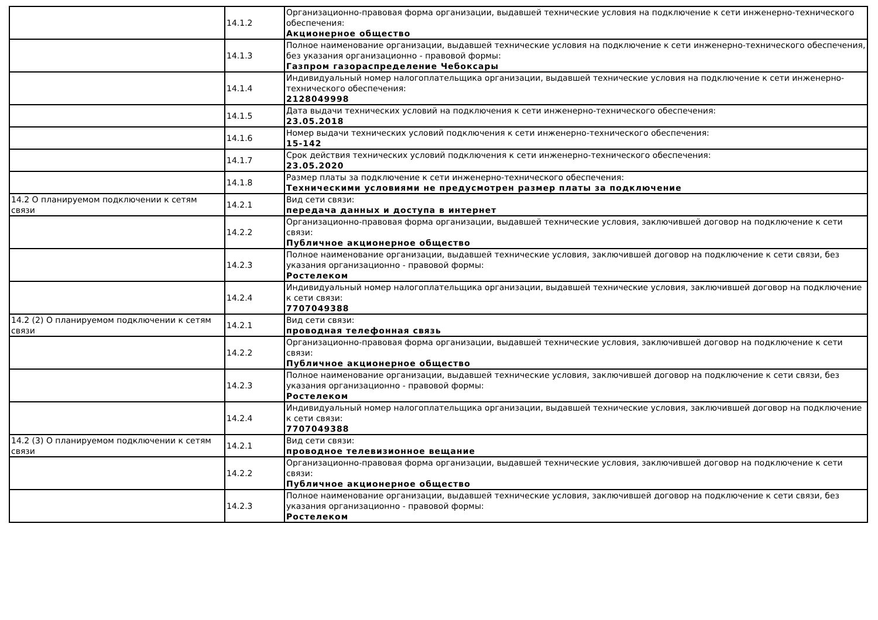| | 14.1.2 | Организационно-правовая форма организации, выдавшей технические условия на подключение к сети инженерно-технического обеспечения: Акционерное общество |
| | 14.1.3 | Полное наименование организации, выдавшей технические условия на подключение к сети инженерно-технического обеспечения, без указания организационно - правовой формы: Газпром газораспределение Чебоксары |
| | 14.1.4 | Индивидуальный номер налогоплательщика организации, выдавшей технические условия на подключение к сети инженерно-технического обеспечения: 2128049998 |
| | 14.1.5 | Дата выдачи технических условий на подключения к сети инженерно-технического обеспечения: 23.05.2018 |
| | 14.1.6 | Номер выдачи технических условий подключения к сети инженерно-технического обеспечения: 15-142 |
| | 14.1.7 | Срок действия технических условий подключения к сети инженерно-технического обеспечения: 23.05.2020 |
| | 14.1.8 | Размер платы за подключение к сети инженерно-технического обеспечения: Техническими условиями не предусмотрен размер платы за подключение |
| 14.2 О планируемом подключении к сетям связи | 14.2.1 | Вид сети связи: передача данных и доступа в интернет |
| | 14.2.2 | Организационно-правовая форма организации, выдавшей технические условия, заключившей договор на подключение к сети связи: Публичное акционерное общество |
| | 14.2.3 | Полное наименование организации, выдавшей технические условия, заключившей договор на подключение к сети связи, без указания организационно - правовой формы: Ростелеком |
| | 14.2.4 | Индивидуальный номер налогоплательщика организации, выдавшей технические условия, заключившей договор на подключение к сети связи: 7707049388 |
| 14.2 (2) О планируемом подключении к сетям связи | 14.2.1 | Вид сети связи: проводная телефонная связь |
| | 14.2.2 | Организационно-правовая форма организации, выдавшей технические условия, заключившей договор на подключение к сети связи: Публичное акционерное общество |
| | 14.2.3 | Полное наименование организации, выдавшей технические условия, заключившей договор на подключение к сети связи, без указания организационно - правовой формы: Ростелеком |
| | 14.2.4 | Индивидуальный номер налогоплательщика организации, выдавшей технические условия, заключившей договор на подключение к сети связи: 7707049388 |
| 14.2 (3) О планируемом подключении к сетям связи | 14.2.1 | Вид сети связи: проводное телевизионное вещание |
| | 14.2.2 | Организационно-правовая форма организации, выдавшей технические условия, заключившей договор на подключение к сети связи: Публичное акционерное общество |
| | 14.2.3 | Полное наименование организации, выдавшей технические условия, заключившей договор на подключение к сети связи, без указания организационно - правовой формы: Ростелеком |